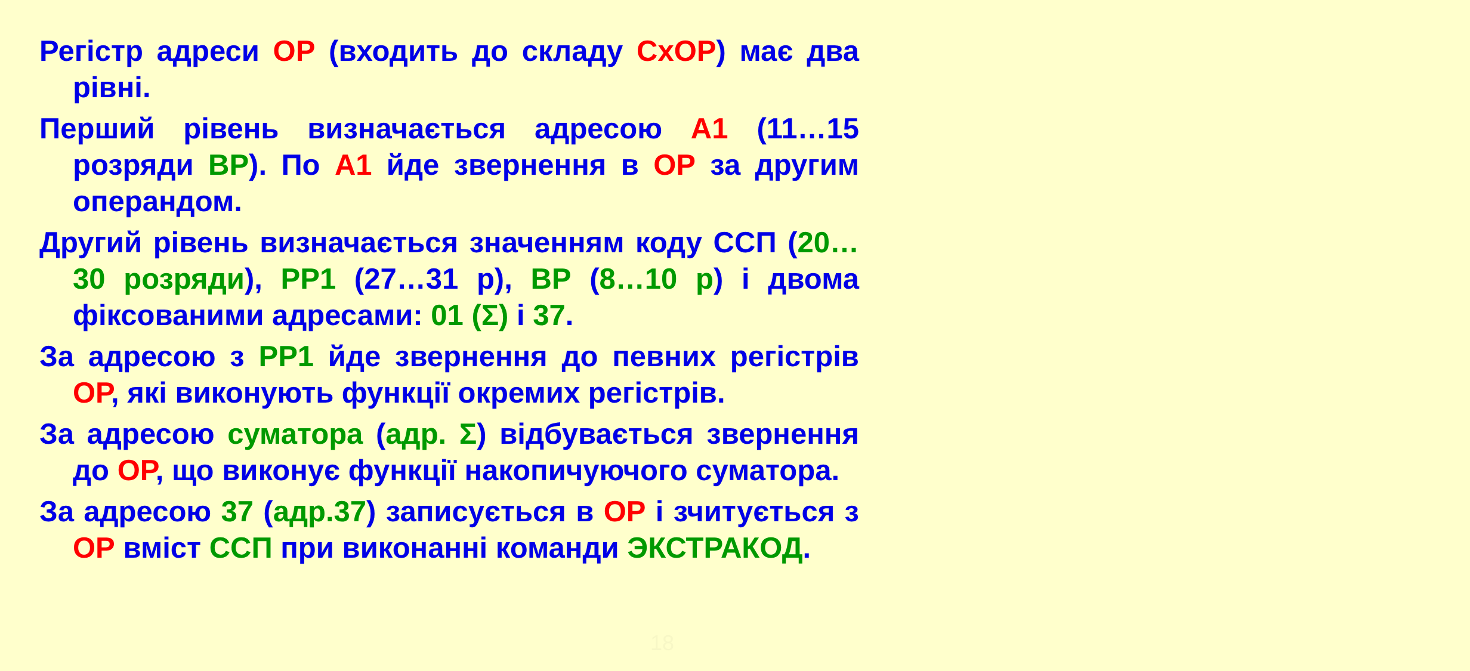Регістр адреси ОР (входить до складу СхОР) має два рівні.
Перший рівень визначається адресою А1 (11…15 розряди ВР). По А1 йде звернення в ОР за другим операндом.
Другий рівень визначається значенням коду ССП (20…30 розряди), РР1 (27…31 р), ВР (8…10 р) і двома фіксованими адресами: 01 (Σ) і 37.
За адресою з РР1 йде звернення до певних регістрів ОР, які виконують функції окремих регістрів.
За адресою суматора (адр. Σ) відбувається звернення до ОР, що виконує функції накопичуючого суматора.
За адресою 37 (адр.37) записується в ОР і зчитується з ОР вміст ССП при виконанні команди ЭКСТРАКОД.
18